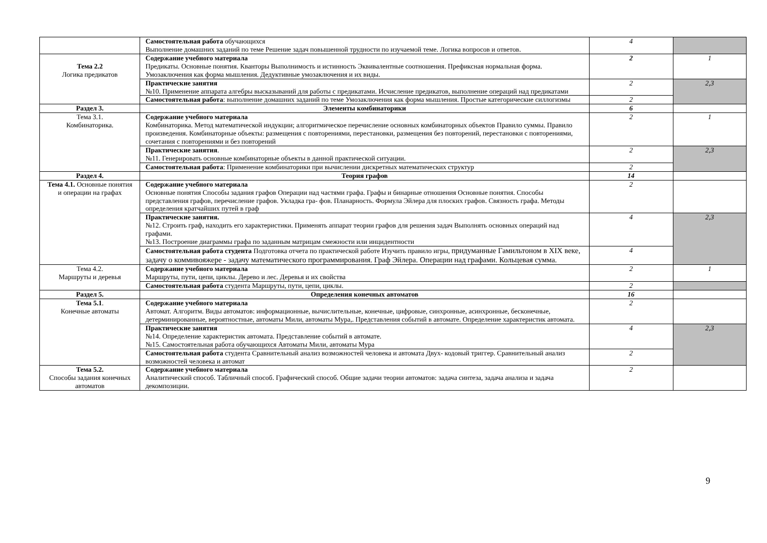| | Самостоятельная работа обучающихся Выполнение домашних заданий по теме Решение задач повышенной трудности по изучаемой теме. Логика вопросов и ответов. | 4 | |
| Тема 2.2 Логика предикатов | Содержание учебного материала Предикаты. Основные понятия. Кванторы Выполнимость и истинность Эквивалентные соотношения. Префиксная нормальная форма. Умозаключения как форма мышления. Дедуктивные умозаключения и их виды. | 2 | 1 |
| | Практические занятия №10. Применение аппарата алгебры высказываний для работы с предикатами. Исчисление предикатов, выполнение операций над предикатами | 2 | 2,3 |
| | Самостоятельная работа : выполнение домашних заданий по теме Умозаключения как форма мышления. Простые категорические силлогизмы | 2 | |
| Раздел 3. | Элементы комбинаторики | 6 | |
| Тема 3.1. Комбинаторика. | Содержание учебного материала Комбинаторика. Метод математической индукции; алгоритмическое перечисление основных комбинаторных объектов Правило суммы. Правило произведения. Комбинаторные объекты: размещения с повторениями, перестановки, размещения без повторений, перестановки с повторениями, сочетания с повторениями и без повторений | 2 | 1 |
| | Практические занятия . №11. Генерировать основные комбинаторные объекты в данной практической ситуации. | 2 | 2,3 |
| | Самостоятельная работа : Применение комбинаторики при вычислении дискретных математических структур | 2 | |
| Раздел 4. | Теория графов | 14 | |
| Тема 4.1. Основные понятия и операции на графах | Содержание учебного материала Основные понятия Способы задания графов Операции над частями графа. Графы и бинарные отношения Основные понятия. Способы представления графов, перечисление графов. Укладка гра- фов. Планарность. Формула Эйлера для плоских графов. Связность графа. Методы определения кратчайших путей в граф | 2 | |
| | Практические занятия. №12. Строить граф, находить его характеристики. Применять аппарат теории графов для решения задач Выполнять основных операций над графами. №13. Построение диаграммы графа по заданным матрицам смежности или инцидентности | 4 | 2,3 |
| | Самостоятельная работа студента Подготовка отчета по практической работе Изучить правило игры, придуманные Гамильтоном в XIX веке, задачу о коммивояжере - задачу математического программирования. Граф Эйлера. Операции над графами. Кольцевая сумма. | 4 | |
| Тема 4.2. Маршруты и деревья | Содержание учебного материала Маршруты, пути, цепи, циклы. Дерево и лес. Деревья и их свойства | 2 | 1 |
| | Самостоятельная работа студента Маршруты, пути, цепи, циклы. | 2 | |
| Раздел 5. | Определения конечных автоматов | 16 | |
| Тема 5.1 . Конечные автоматы | Содержание учебного материала Автомат. Алгоритм. Виды автоматов: информационные, вычислительные, конечные, цифровые, синхронные, асинхронные, бесконечные, детерминированные, вероятностные, автоматы Мили, автоматы Мура,. Представления событий в автомате. Определение характеристик автомата. | 2 | |
| | Практические занятия №14. Определение характеристик автомата. Представление событий в автомате. №15. Самостоятельная работа обучающихся Автоматы Мили, автоматы Мура | 4 | 2,3 |
| | Самостоятельная работа студента Сравнительный анализ возможностей человека и автомата Двух- кодовый триггер. Сравнительный анализ возможностей человека и автомат | 2 | |
| Тема 5.2. Способы задания конечных автоматов | Содержание учебного материала Аналитический способ. Табличный способ. Графический способ. Общие задачи теории автоматов: задача синтеза, задача анализа и задача декомпозиции. | 2 | |
9